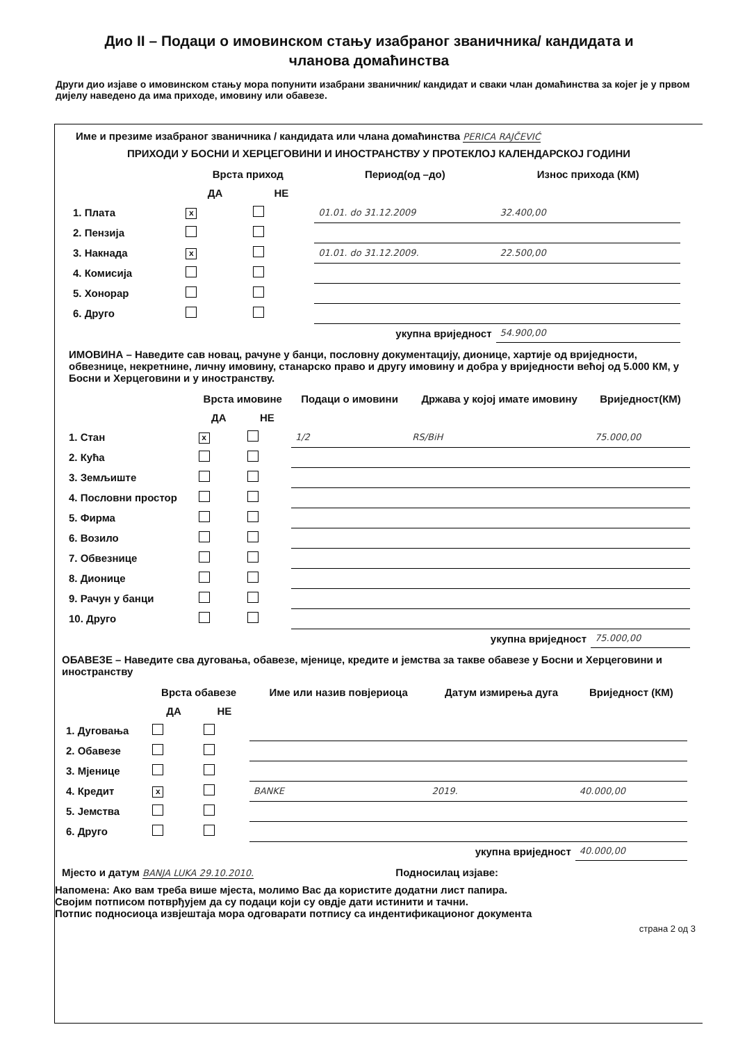Дио II – Подаци о имовинском стању изабраног званичника/ кандидата и
чланова домаћинства
Други дио изјаве о имовинском стању мора попунити изабрани званичник/ кандидат и сваки члан домаћинства за којег је у првом дијелу наведено да има приходе, имовину или обавезе.
Име и презиме изабраног званичника / кандидата или члана домаћинства PERICA RAJČEVIĆ
ПРИХОДИ У БОСНИ И ХЕРЦЕГОВИНИ И ИНОСТРАНСТВУ У ПРОТЕКЛОЈ КАЛЕНДАРСКОЈ ГОДИНИ
| | Врста приход | | Период(од –до) | Износ прихода (КМ) |
| --- | --- | --- | --- | --- |
| | ДА | НЕ | | |
| 1. Плата | x | | 01.01. do 31.12.2009 | 32.400,00 |
| 2. Пензија | | | | |
| 3. Накнада | x | | 01.01. do 31.12.2009. | 22.500,00 |
| 4. Комисија | | | | |
| 5. Хонорар | | | | |
| 6. Друго | | | | |
| укупна вриједност | | | | 54.900,00 |
ИМОВИНА – Наведите сав новац, рачуне у банци, пословну документацију, дионице, хартије од вриједности, обвезнице, некретнине, личну имовину, станарско право и другу имовину и добра у вриједности већој од 5.000 КМ, у Босни и Херцеговини и у иностранству.
| | Врста имовине | | Подаци о имовини | Држава у којој имате имовину | Вриједност(КМ) |
| --- | --- | --- | --- | --- | --- |
| | ДА | НЕ | | | |
| 1. Стан | x | | 1/2 | RS/BiH | 75.000,00 |
| 2. Кућа | | | | | |
| 3. Земљиште | | | | | |
| 4. Пословни простор | | | | | |
| 5. Фирма | | | | | |
| 6. Возило | | | | | |
| 7. Обвезнице | | | | | |
| 8. Дионице | | | | | |
| 9. Рачун у банци | | | | | |
| 10. Друго | | | | | |
| укупна вриједност | | | | | 75.000,00 |
ОБАВЕЗЕ – Наведите сва дуговања, обавезе, мјенице, кредите и јемства за такве обавезе у Босни и Херцеговини и иностранству
| | Врста обавезе | | Име или назив повјериоца | Датум измирења дуга | Вриједност (КМ) |
| --- | --- | --- | --- | --- | --- |
| | ДА | НЕ | | | |
| 1. Дуговања | | | | | |
| 2. Обавезе | | | | | |
| 3. Мјенице | | | | | |
| 4. Кредит | x | | BANKE | 2019. | 40.000,00 |
| 5. Јемства | | | | | |
| 6. Друго | | | | | |
| укупна вриједност | | | | | 40.000,00 |
Мјесто и датум BANJA LUKA 29.10.2010. Подносилац изјаве:
Напомена: Ако вам треба више мјеста, молимо Вас да користите додатни лист папира.
Својим потписом потврђујем да су подаци који су овдје дати истинити и тачни.
Потпис подносиоца извјештаја мора одговарати потпису са индентификационог документа
страна 2 од 3